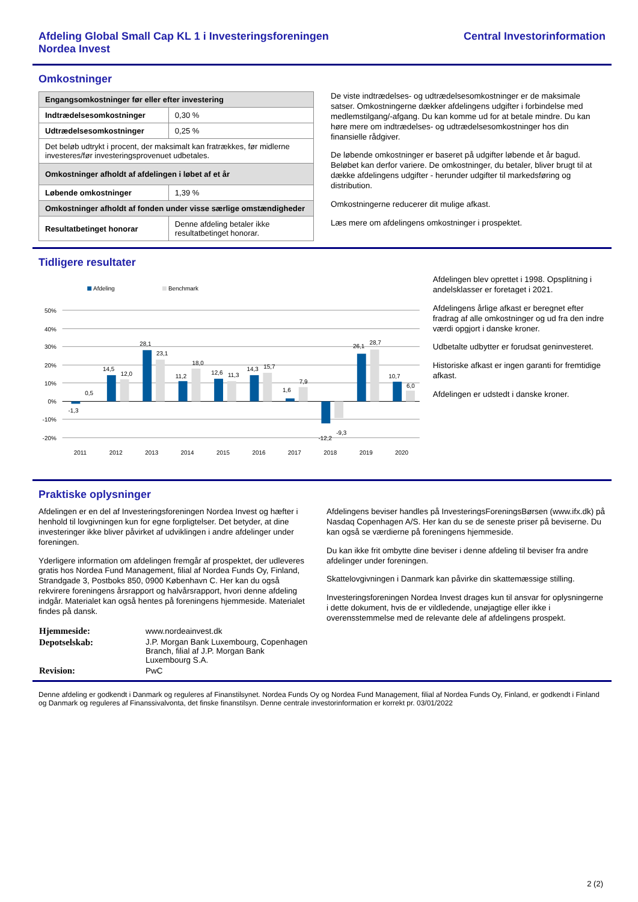Afdeling Global Small Cap KL 1 i Investeringsforeningen
Nordea Invest
Central Investorinformation
Omkostninger
| Engangsomkostninger før eller efter investering | |
| Indtrædelsesomkostninger | 0,30 % |
| Udtrædelsesomkostninger | 0,25 % |
| Det beløb udtrykt i procent, der maksimalt kan fratrækkes, før midlerne investeres/før investeringsprovenuet udbetales. | |
| Omkostninger afholdt af afdelingen i løbet af et år | |
| Løbende omkostninger | 1,39 % |
| Omkostninger afholdt af fonden under visse særlige omstændigheder | |
| Resultatbetinget honorar | Denne afdeling betaler ikke resultatbetinget honorar. |
De viste indtrædelses- og udtrædelsesomkostninger er de maksimale satser. Omkostningerne dækker afdelingens udgifter i forbindelse med medlemstilgang/-afgang. Du kan komme ud for at betale mindre. Du kan høre mere om indtrædelses- og udtrædelsesomkostninger hos din finansielle rådgiver.
De løbende omkostninger er baseret på udgifter løbende et år bagud. Beløbet kan derfor variere. De omkostninger, du betaler, bliver brugt til at dække afdelingens udgifter - herunder udgifter til markedsføring og distribution.
Omkostningerne reducerer dit mulige afkast.
Læs mere om afdelingens omkostninger i prospektet.
Tidligere resultater
Afdeling
Benchmark
50%
40%
30%
20%
10%
0%
-10%
-20%
-1,3
0,5
14,5
12,0
28,1
23,1
11,2
18,0
12,6
11,3
14,3
15,7
1,6
7,9
-12,2
-9,3
26,1
28,7
10,7
6,0
2011
2012
2013
2014
2015
2016
2017
2018
2019
2020
Afdelingen blev oprettet i 1998. Opsplitning i andelsklasser er foretaget i 2021.
Afdelingens årlige afkast er beregnet efter fradrag af alle omkostninger og ud fra den indre værdi opgjort i danske kroner.
Udbetalte udbytter er forudsat geninvesteret.
Historiske afkast er ingen garanti for fremtidige afkast.
Afdelingen er udstedt i danske kroner.
Praktiske oplysninger
Afdelingen er en del af Investeringsforeningen Nordea Invest og hæfter i henhold til lovgivningen kun for egne forpligtelser. Det betyder, at dine investeringer ikke bliver påvirket af udviklingen i andre afdelinger under foreningen.
Yderligere information om afdelingen fremgår af prospektet, der udleveres gratis hos Nordea Fund Management, filial af Nordea Funds Oy, Finland, Strandgade 3, Postboks 850, 0900 København C. Her kan du også rekvirere foreningens årsrapport og halvårsrapport, hvori denne afdeling indgår. Materialet kan også hentes på foreningens hjemmeside. Materialet findes på dansk.
| Hjemmeside: | www.nordeainvest.dk |
| Depotselskab: | J.P. Morgan Bank Luxembourg, Copenhagen Branch, filial af J.P. Morgan Bank Luxembourg S.A. |
| Revision: | PwC |
Afdelingens beviser handles på InvesteringsForeningsBørsen (www.ifx.dk) på Nasdaq Copenhagen A/S. Her kan du se de seneste priser på beviserne. Du kan også se værdierne på foreningens hjemmeside.
Du kan ikke frit ombytte dine beviser i denne afdeling til beviser fra andre afdelinger under foreningen.
Skattelovgivningen i Danmark kan påvirke din skattemæssige stilling.
Investeringsforeningen Nordea Invest drages kun til ansvar for oplysningerne i dette dokument, hvis de er vildledende, unøjagtige eller ikke i overensstemmelse med de relevante dele af afdelingens prospekt.
Denne afdeling er godkendt i Danmark og reguleres af Finanstilsynet. Nordea Funds Oy og Nordea Fund Management, filial af Nordea Funds Oy, Finland, er godkendt i Finland og Danmark og reguleres af Finanssivalvonta, det finske finanstilsyn. Denne centrale investorinformation er korrekt pr. 03/01/2022
2 (2)